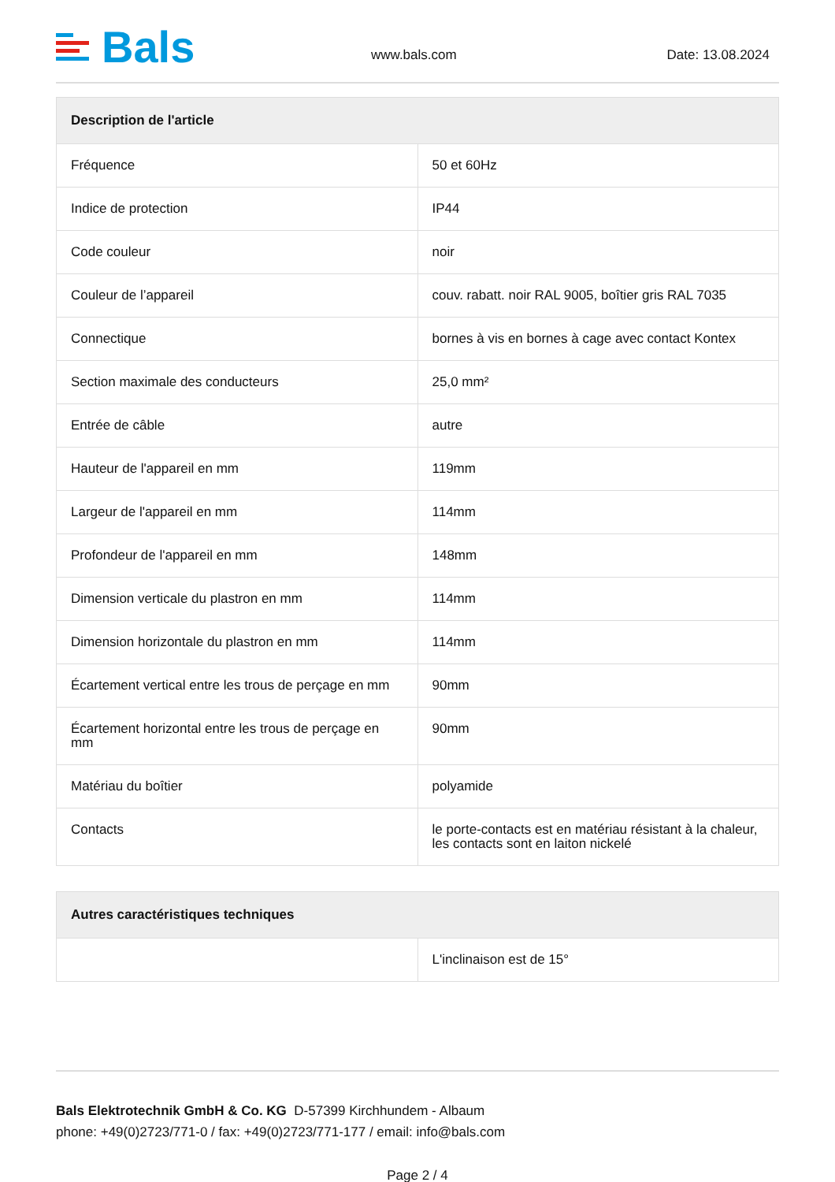Bals
www.bals.com
Date: 13.08.2024
| Description de l'article | |
| --- | --- |
| Fréquence | 50 et 60Hz |
| Indice de protection | IP44 |
| Code couleur | noir |
| Couleur de l’appareil | couv. rabatt. noir RAL 9005, boîtier gris RAL 7035 |
| Connectique | bornes à vis en bornes à cage avec contact Kontex |
| Section maximale des conducteurs | 25,0 mm² |
| Entrée de câble | autre |
| Hauteur de l'appareil en mm | 119mm |
| Largeur de l'appareil en mm | 114mm |
| Profondeur de l'appareil en mm | 148mm |
| Dimension verticale du plastron en mm | 114mm |
| Dimension horizontale du plastron en mm | 114mm |
| Écartement vertical entre les trous de perçage en mm | 90mm |
| Écartement horizontal entre les trous de perçage en mm | 90mm |
| Matériau du boîtier | polyamide |
| Contacts | le porte-contacts est en matériau résistant à la chaleur, les contacts sont en laiton nickelé |
| Autres caractéristiques techniques | |
| --- | --- |
| | L'inclinaison est de 15° |
Bals Elektrotechnik GmbH & Co. KG D-57399 Kirchhundem - Albaum
phone: +49(0)2723/771-0 / fax: +49(0)2723/771-177 / email: info@bals.com
Page 2 / 4